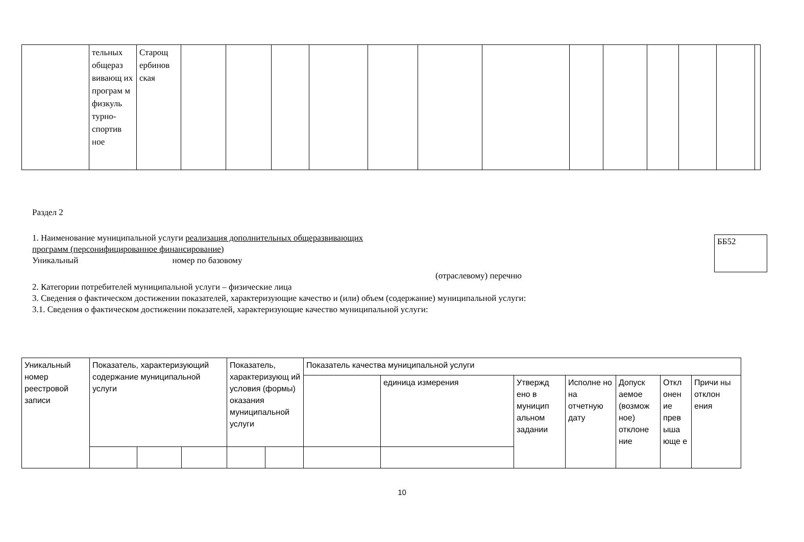| | тельных общераз вивающ их програм м физкуль турно-спортив ное | Старощ ербинов ская | | | | | | | | | | | | | |
Раздел 2
ББ52
1. Наименование муниципальной услуги реализация дополнительных общеразвивающих
программ (персонифицированное финансирование)
Уникальный номер по базовому
(отраслевому) перечню
2. Категории потребителей муниципальной услуги – физические лица
3. Сведения о фактическом достижении показателей, характеризующие качество и (или) объем (содержание) муниципальной услуги:
3.1. Сведения о фактическом достижении показателей, характеризующие качество муниципальной услуги:
| Уникальный номер реестровой записи | Показатель, характеризующий содержание муниципальной услуги | | | Показатель, характеризующ ий условия (формы) оказания муниципальной услуги | | Показатель качества муниципальной услуги | | | | | | |
| | | | | | | | единица измерения | Утвержд ено в муницип альном задании | Исполне но на отчетную дату | Допуск аемое (возмож ное) отклоне ние | Откл онен ие прев ыша юще е | Причи ны отклон ения |
10